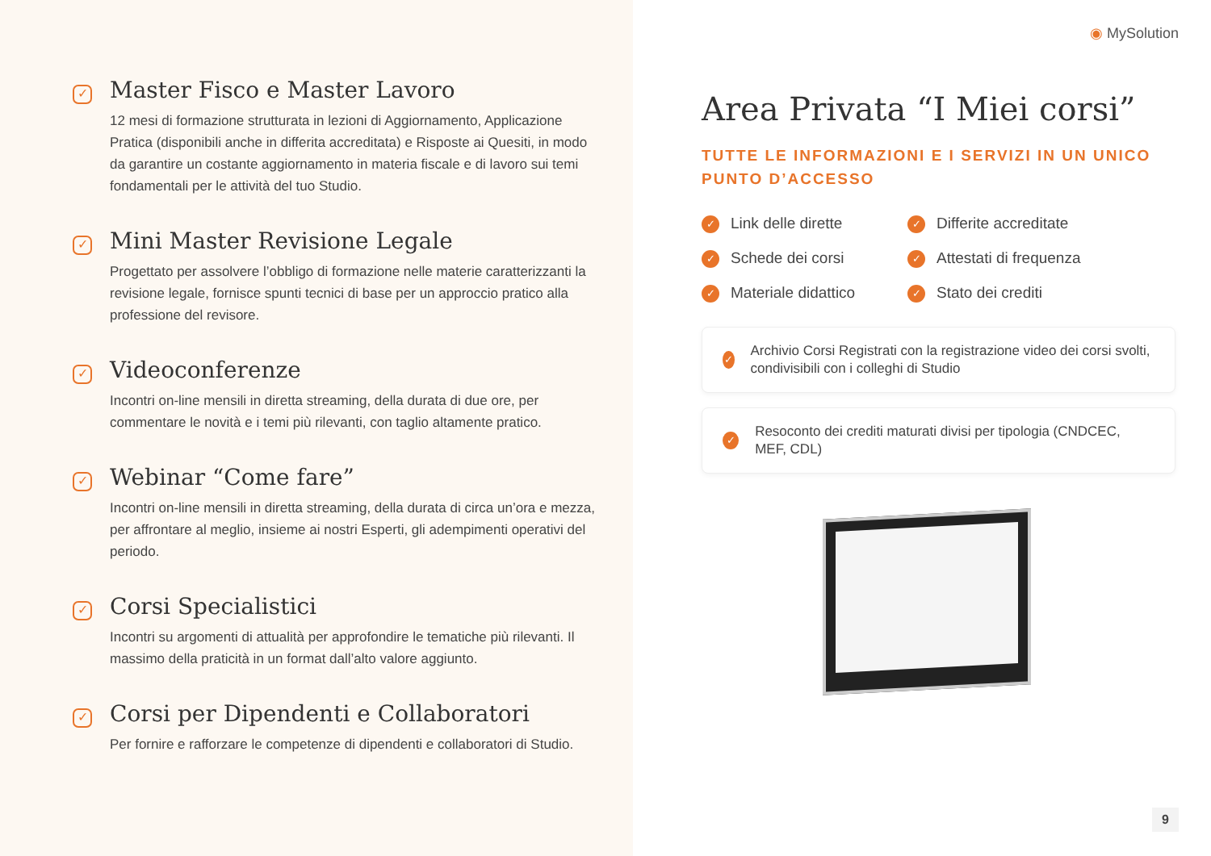✓
Master Fisco e Master Lavoro
12 mesi di formazione strutturata in lezioni di Aggiornamento, Applicazione Pratica (disponibili anche in differita accreditata) e Risposte ai Quesiti, in modo da garantire un costante aggiornamento in materia fiscale e di lavoro sui temi fondamentali per le attività del tuo Studio.
✓
Mini Master Revisione Legale
Progettato per assolvere l’obbligo di formazione nelle materie caratterizzanti la revisione legale, fornisce spunti tecnici di base per un approccio pratico alla professione del revisore.
✓
Videoconferenze
Incontri on-line mensili in diretta streaming, della durata di due ore, per commentare le novità e i temi più rilevanti, con taglio altamente pratico.
✓
Webinar “Come fare”
Incontri on-line mensili in diretta streaming, della durata di circa un’ora e mezza, per affrontare al meglio, insieme ai nostri Esperti, gli adempimenti operativi del periodo.
✓
Corsi Specialistici
Incontri su argomenti di attualità per approfondire le tematiche più rilevanti. Il massimo della praticità in un format dall’alto valore aggiunto.
✓
Corsi per Dipendenti e Collaboratori
Per fornire e rafforzare le competenze di dipendenti e collaboratori di Studio.
◉ MySolution
Area Privata “I Miei corsi”
TUTTE LE INFORMAZIONI E I SERVIZI IN UN UNICO PUNTO D’ACCESSO
✓ Link delle dirette
✓ Differite accreditate
✓ Schede dei corsi
✓ Attestati di frequenza
✓ Materiale didattico
✓ Stato dei crediti
✓ Archivio Corsi Registrati con la registrazione video dei corsi svolti, condivisibili con i colleghi di Studio
✓ Resoconto dei crediti maturati divisi per tipologia (CNDCEC, MEF, CDL)
9